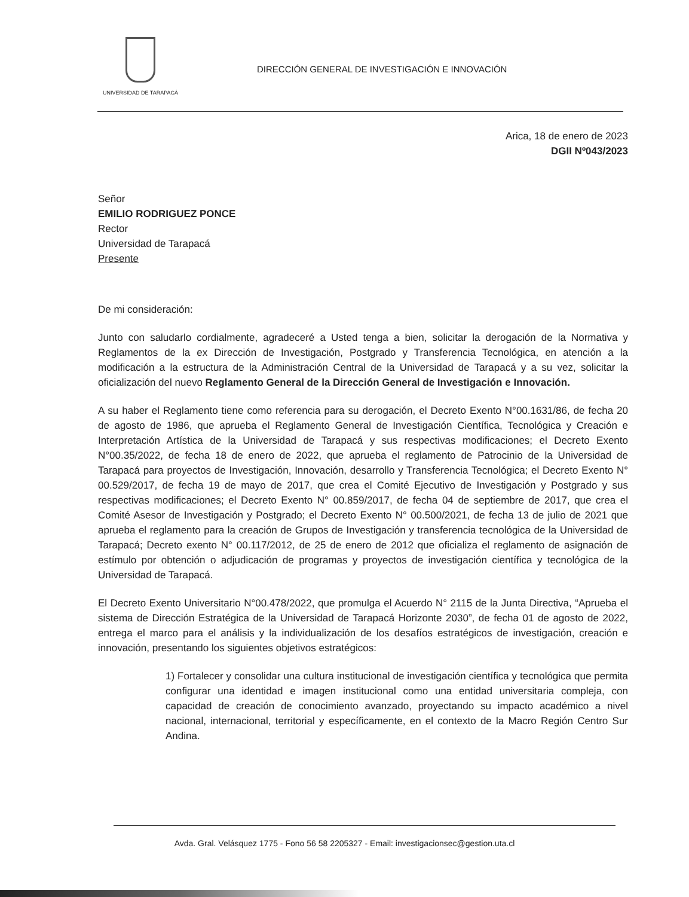UNIVERSIDAD DE TARAPACÁ
DIRECCIÓN GENERAL DE INVESTIGACIÓN E INNOVACIÓN
Arica, 18 de enero de 2023
DGII Nº043/2023
Señor
EMILIO RODRIGUEZ PONCE
Rector
Universidad de Tarapacá
Presente
De mi consideración:
Junto con saludarlo cordialmente, agradeceré a Usted tenga a bien, solicitar la derogación de la Normativa y Reglamentos de la ex Dirección de Investigación, Postgrado y Transferencia Tecnológica, en atención a la modificación a la estructura de la Administración Central de la Universidad de Tarapacá y a su vez, solicitar la oficialización del nuevo Reglamento General de la Dirección General de Investigación e Innovación.
A su haber el Reglamento tiene como referencia para su derogación, el Decreto Exento N°00.1631/86, de fecha 20 de agosto de 1986, que aprueba el Reglamento General de Investigación Científica, Tecnológica y Creación e Interpretación Artística de la Universidad de Tarapacá y sus respectivas modificaciones; el Decreto Exento N°00.35/2022, de fecha 18 de enero de 2022, que aprueba el reglamento de Patrocinio de la Universidad de Tarapacá para proyectos de Investigación, Innovación, desarrollo y Transferencia Tecnológica; el Decreto Exento N° 00.529/2017, de fecha 19 de mayo de 2017, que crea el Comité Ejecutivo de Investigación y Postgrado y sus respectivas modificaciones; el Decreto Exento N° 00.859/2017, de fecha 04 de septiembre de 2017, que crea el Comité Asesor de Investigación y Postgrado; el Decreto Exento N° 00.500/2021, de fecha 13 de julio de 2021 que aprueba el reglamento para la creación de Grupos de Investigación y transferencia tecnológica de la Universidad de Tarapacá; Decreto exento N° 00.117/2012, de 25 de enero de 2012 que oficializa el reglamento de asignación de estímulo por obtención o adjudicación de programas y proyectos de investigación científica y tecnológica de la Universidad de Tarapacá.
El Decreto Exento Universitario N°00.478/2022, que promulga el Acuerdo N° 2115 de la Junta Directiva, “Aprueba el sistema de Dirección Estratégica de la Universidad de Tarapacá Horizonte 2030”, de fecha 01 de agosto de 2022, entrega el marco para el análisis y la individualización de los desafíos estratégicos de investigación, creación e innovación, presentando los siguientes objetivos estratégicos:
1) Fortalecer y consolidar una cultura institucional de investigación científica y tecnológica que permita configurar una identidad e imagen institucional como una entidad universitaria compleja, con capacidad de creación de conocimiento avanzado, proyectando su impacto académico a nivel nacional, internacional, territorial y específicamente, en el contexto de la Macro Región Centro Sur Andina.
Avda. Gral. Velásquez 1775 - Fono 56 58 2205327 - Email: investigacionsec@gestion.uta.cl